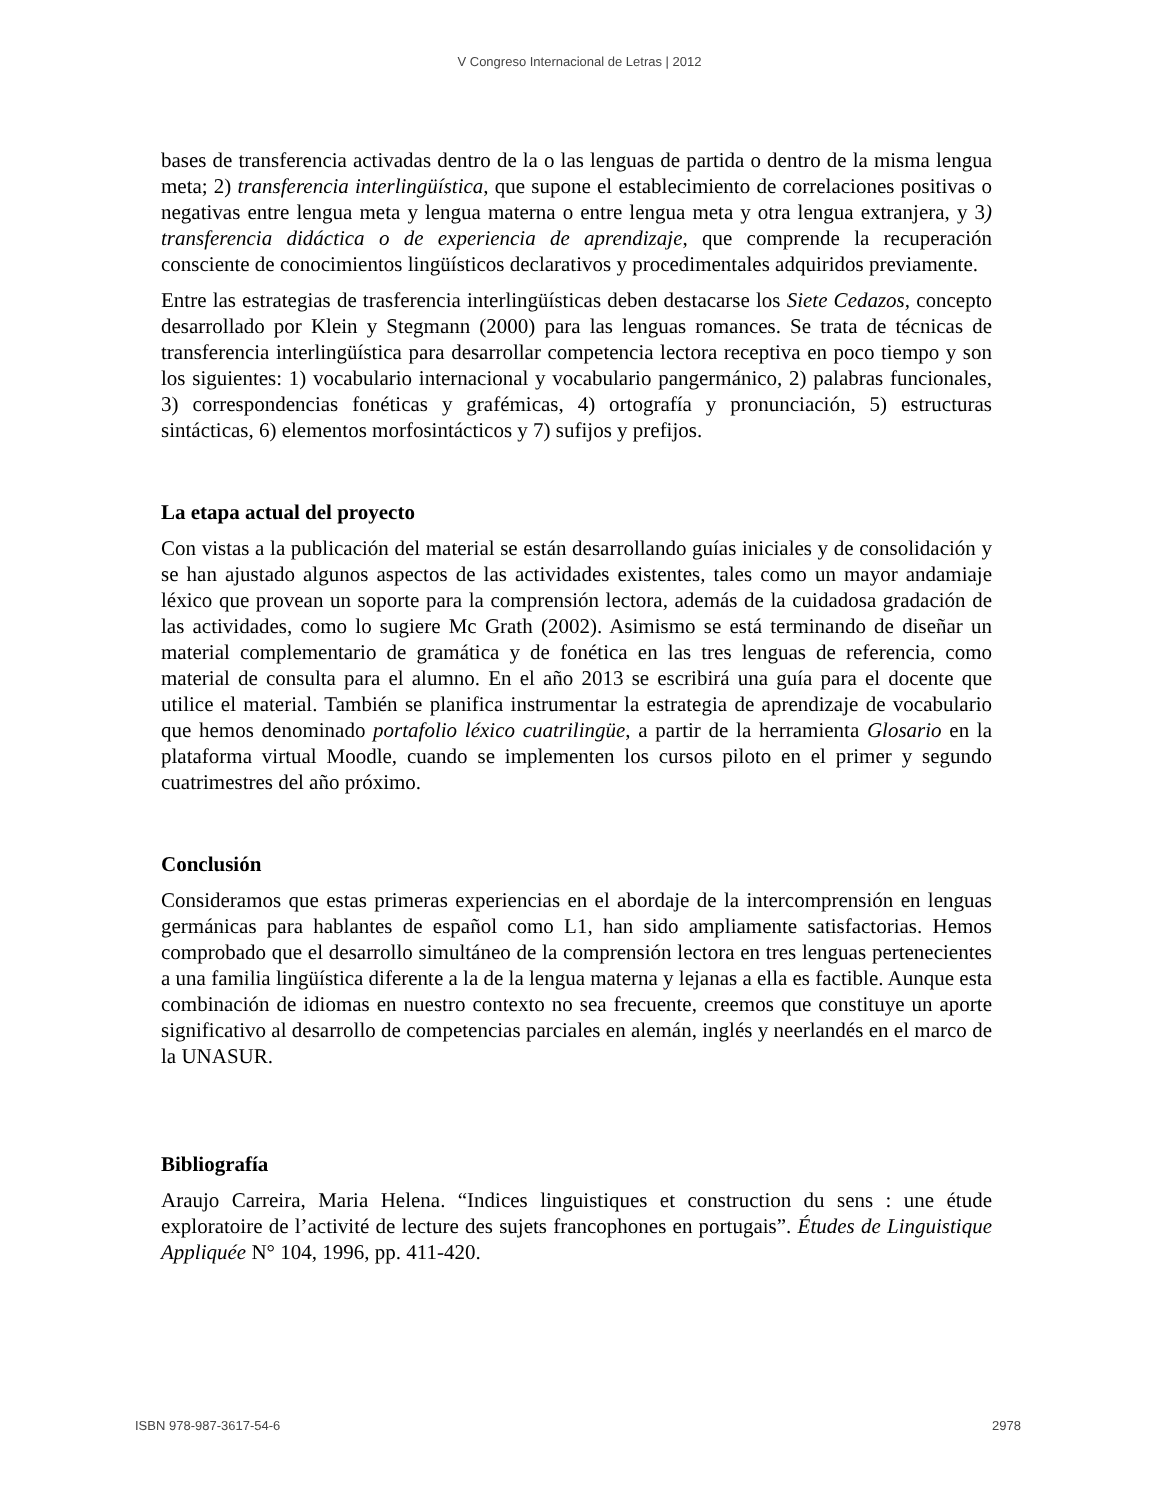V Congreso Internacional de Letras | 2012
bases de transferencia activadas dentro de la o las lenguas de partida o dentro de la misma lengua meta; 2) transferencia interlingüística, que supone el establecimiento de correlaciones positivas o negativas entre lengua meta y lengua materna o entre lengua meta y otra lengua extranjera, y 3) transferencia didáctica o de experiencia de aprendizaje, que comprende la recuperación consciente de conocimientos lingüísticos declarativos y procedimentales adquiridos previamente.
Entre las estrategias de trasferencia interlingüísticas deben destacarse los Siete Cedazos, concepto desarrollado por Klein y Stegmann (2000) para las lenguas romances. Se trata de técnicas de transferencia interlingüística para desarrollar competencia lectora receptiva en poco tiempo y son los siguientes: 1) vocabulario internacional y vocabulario pangermánico, 2) palabras funcionales, 3) correspondencias fonéticas y grafémicas, 4) ortografía y pronunciación, 5) estructuras sintácticas, 6) elementos morfosintácticos y 7) sufijos y prefijos.
La etapa actual del proyecto
Con vistas a la publicación del material se están desarrollando guías iniciales y de consolidación y se han ajustado algunos aspectos de las actividades existentes, tales como un mayor andamiaje léxico que provean un soporte para la comprensión lectora, además de la cuidadosa gradación de las actividades, como lo sugiere Mc Grath (2002). Asimismo se está terminando de diseñar un material complementario de gramática y de fonética en las tres lenguas de referencia, como material de consulta para el alumno. En el año 2013 se escribirá una guía para el docente que utilice el material. También se planifica instrumentar la estrategia de aprendizaje de vocabulario que hemos denominado portafolio léxico cuatrilingüe, a partir de la herramienta Glosario en la plataforma virtual Moodle, cuando se implementen los cursos piloto en el primer y segundo cuatrimestres del año próximo.
Conclusión
Consideramos que estas primeras experiencias en el abordaje de la intercomprensión en lenguas germánicas para hablantes de español como L1, han sido ampliamente satisfactorias. Hemos comprobado que el desarrollo simultáneo de la comprensión lectora en tres lenguas pertenecientes a una familia lingüística diferente a la de la lengua materna y lejanas a ella es factible. Aunque esta combinación de idiomas en nuestro contexto no sea frecuente, creemos que constituye un aporte significativo al desarrollo de competencias parciales en alemán, inglés y neerlandés en el marco de la UNASUR.
Bibliografía
Araujo Carreira, Maria Helena. “Indices linguistiques et construction du sens : une étude exploratoire de l’activité de lecture des sujets francophones en portugais”. Études de Linguistique Appliquée N° 104, 1996, pp. 411-420.
ISBN 978-987-3617-54-6 2978